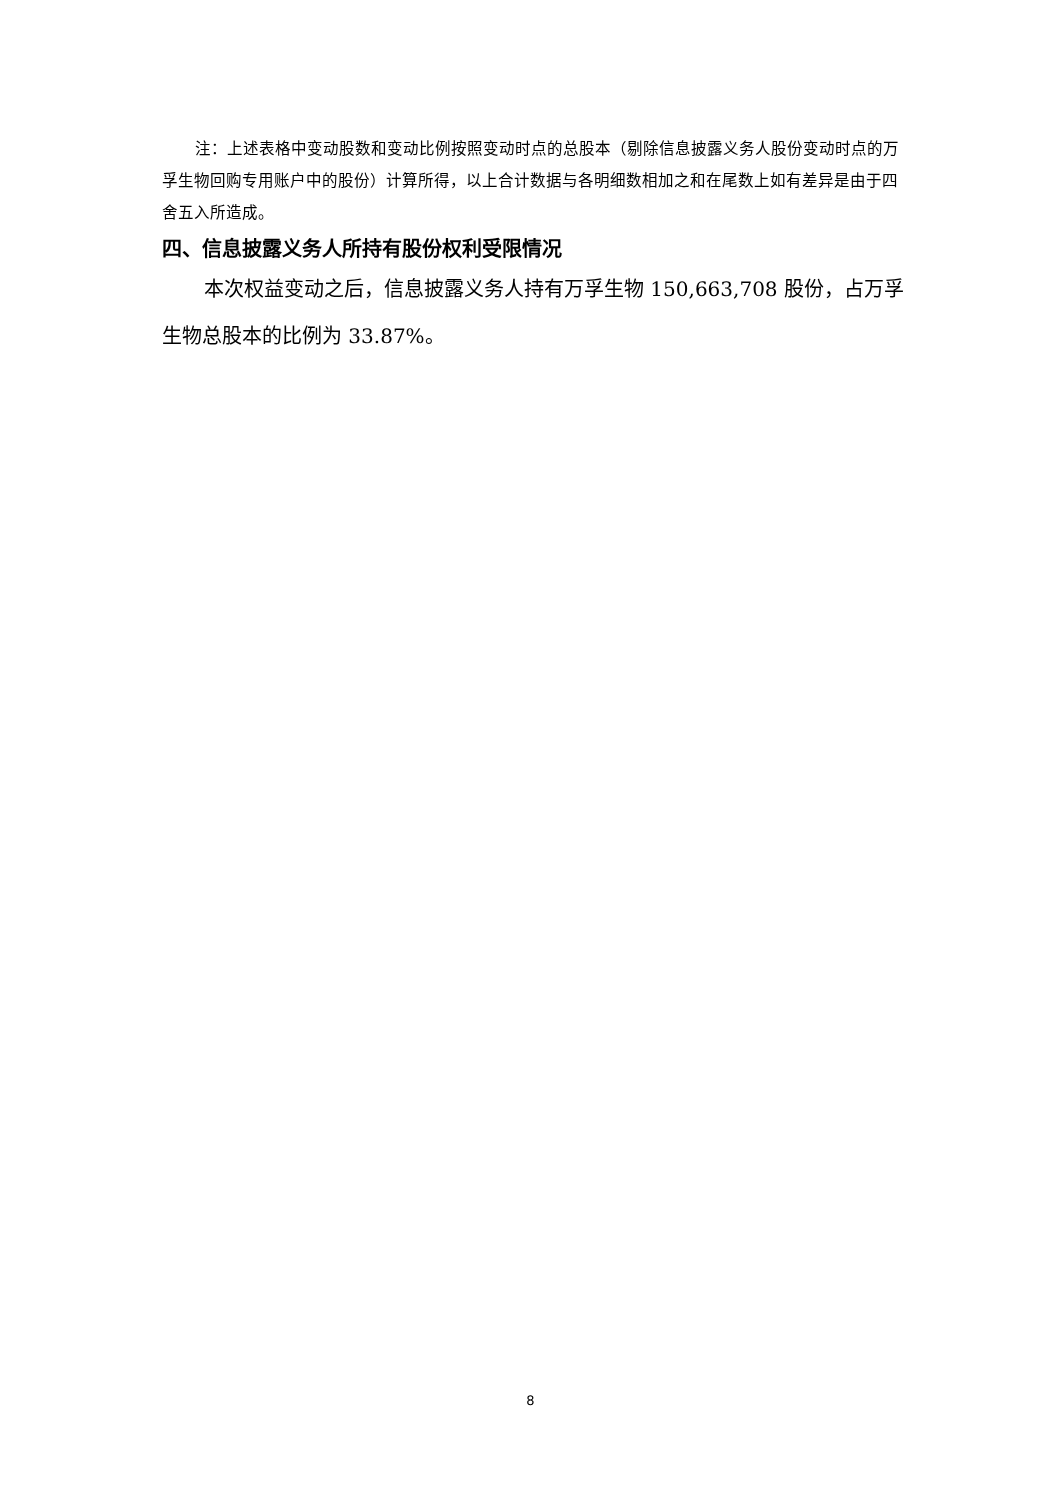注：上述表格中变动股数和变动比例按照变动时点的总股本（剔除信息披露义务人股份变动时点的万孚生物回购专用账户中的股份）计算所得，以上合计数据与各明细数相加之和在尾数上如有差异是由于四舍五入所造成。
四、信息披露义务人所持有股份权利受限情况
本次权益变动之后，信息披露义务人持有万孚生物 150,663,708 股份，占万孚生物总股本的比例为 33.87%。
8